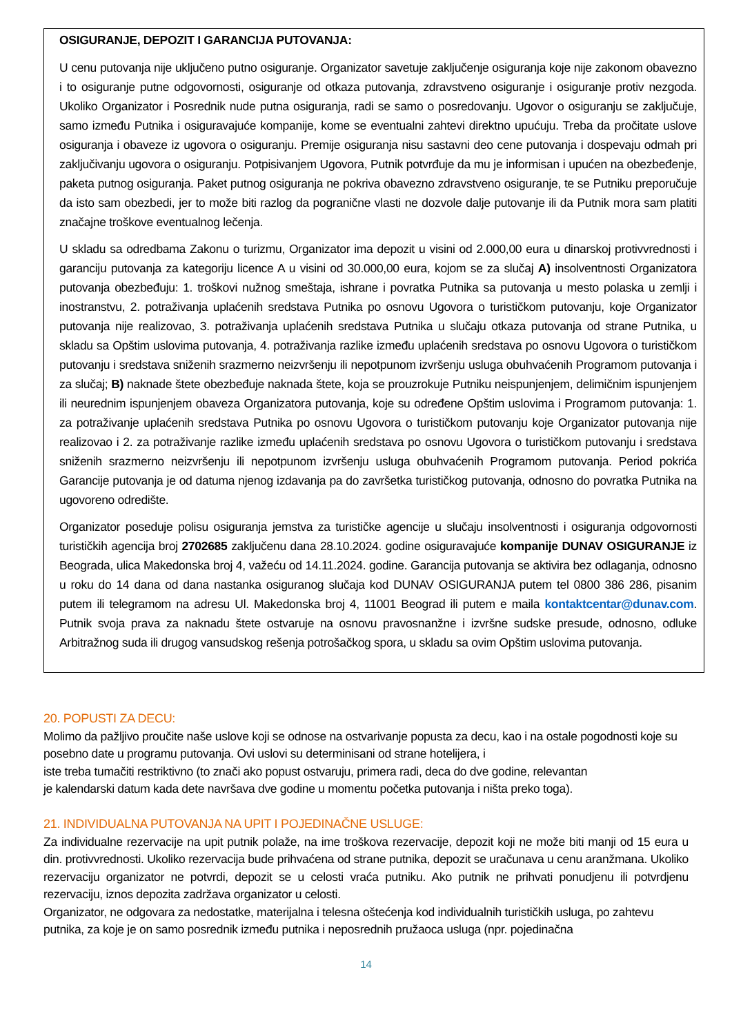OSIGURANJE, DEPOZIT I GARANCIJA PUTOVANJA:
U cenu putovanja nije uključeno putno osiguranje. Organizator savetuje zaključenje osiguranja koje nije zakonom obavezno i to osiguranje putne odgovornosti, osiguranje od otkaza putovanja, zdravstveno osiguranje i osiguranje protiv nezgoda. Ukoliko Organizator i Posrednik nude putna osiguranja, radi se samo o posredovanju. Ugovor o osiguranju se zaključuje, samo između Putnika i osiguravajuće kompanije, kome se eventualni zahtevi direktno upućuju. Treba da pročitate uslove osiguranja i obaveze iz ugovora o osiguranju. Premije osiguranja nisu sastavni deo cene putovanja i dospevaju odmah pri zaključivanju ugovora o osiguranju. Potpisivanjem Ugovora, Putnik potvrđuje da mu je informisan i upućen na obezbeđenje, paketa putnog osiguranja. Paket putnog osiguranja ne pokriva obavezno zdravstveno osiguranje, te se Putniku preporučuje da isto sam obezbedi, jer to može biti razlog da pogranične vlasti ne dozvole dalje putovanje ili da Putnik mora sam platiti značajne troškove eventualnog lečenja.
U skladu sa odredbama Zakonu o turizmu, Organizator ima depozit u visini od 2.000,00 eura u dinarskoj protivvrednosti i garanciju putovanja za kategoriju licence A u visini od 30.000,00 eura, kojom se za slučaj A) insolventnosti Organizatora putovanja obezbeđuju: 1. troškovi nužnog smeštaja, ishrane i povratka Putnika sa putovanja u mesto polaska u zemlji i inostranstvu, 2. potraživanja uplaćenih sredstava Putnika po osnovu Ugovora o turističkom putovanju, koje Organizator putovanja nije realizovao, 3. potraživanja uplaćenih sredstava Putnika u slučaju otkaza putovanja od strane Putnika, u skladu sa Opštim uslovima putovanja, 4. potraživanja razlike između uplaćenih sredstava po osnovu Ugovora o turističkom putovanju i sredstava sniženih srazmerno neizvršenju ili nepotpunom izvršenju usluga obuhvaćenih Programom putovanja i za slučaj; B) naknade štete obezbeđuje naknada štete, koja se prouzrokuje Putniku neispunjenjem, delimičnim ispunjenjem ili neurednim ispunjenjem obaveza Organizatora putovanja, koje su određene Opštim uslovima i Programom putovanja: 1. za potraživanje uplaćenih sredstava Putnika po osnovu Ugovora o turističkom putovanju koje Organizator putovanja nije realizovao i 2. za potraživanje razlike između uplaćenih sredstava po osnovu Ugovora o turističkom putovanju i sredstava sniženih srazmerno neizvršenju ili nepotpunom izvršenju usluga obuhvaćenih Programom putovanja. Period pokrića Garancije putovanja je od datuma njenog izdavanja pa do završetka turističkog putovanja, odnosno do povratka Putnika na ugovoreno odredište.
Organizator poseduje polisu osiguranja jemstva za turističke agencije u slučaju insolventnosti i osiguranja odgovornosti turističkih agencija broj 2702685 zaključenu dana 28.10.2024. godine osiguravajuće kompanije DUNAV OSIGURANJE iz Beograda, ulica Makedonska broj 4, važeću od 14.11.2024. godine. Garancija putovanja se aktivira bez odlaganja, odnosno u roku do 14 dana od dana nastanka osiguranog slučaja kod DUNAV OSIGURANJA putem tel 0800 386 286, pisanim putem ili telegramom na adresu Ul. Makedonska broj 4, 11001 Beograd ili putem e maila kontaktcentar@dunav.com. Putnik svoja prava za naknadu štete ostvaruje na osnovu pravosnanžne i izvršne sudske presude, odnosno, odluke Arbitražnog suda ili drugog vansudskog rešenja potrošačkog spora, u skladu sa ovim Opštim uslovima putovanja.
20. POPUSTI ZA DECU:
Molimo da pažljivo proučite naše uslove koji se odnose na ostvarivanje popusta za decu, kao i na ostale pogodnosti koje su posebno date u programu putovanja. Ovi uslovi su determinisani od strane hotelijera, i
iste treba tumačiti restriktivno (to znači ako popust ostvaruju, primera radi, deca do dve godine, relevantan
je kalendarski datum kada dete navršava dve godine u momentu početka putovanja i ništa preko toga).
21. INDIVIDUALNA PUTOVANJA NA UPIT I POJEDINAČNE USLUGE:
Za individualne rezervacije na upit putnik polaže, na ime troškova rezervacije, depozit koji ne može biti manji od 15 eura u din. protivvrednosti. Ukoliko rezervacija bude prihvaćena od strane putnika, depozit se uračunava u cenu aranžmana. Ukoliko rezervaciju organizator ne potvrdi, depozit se u celosti vraća putniku. Ako putnik ne prihvati ponudjenu ili potvrdjenu rezervaciju, iznos depozita zadržava organizator u celosti.
Organizator, ne odgovara za nedostatke, materijalna i telesna oštećenja kod individualnih turističkih usluga, po zahtevu putnika, za koje je on samo posrednik između putnika i neposrednih pružaoca usluga (npr. pojedinačna
14